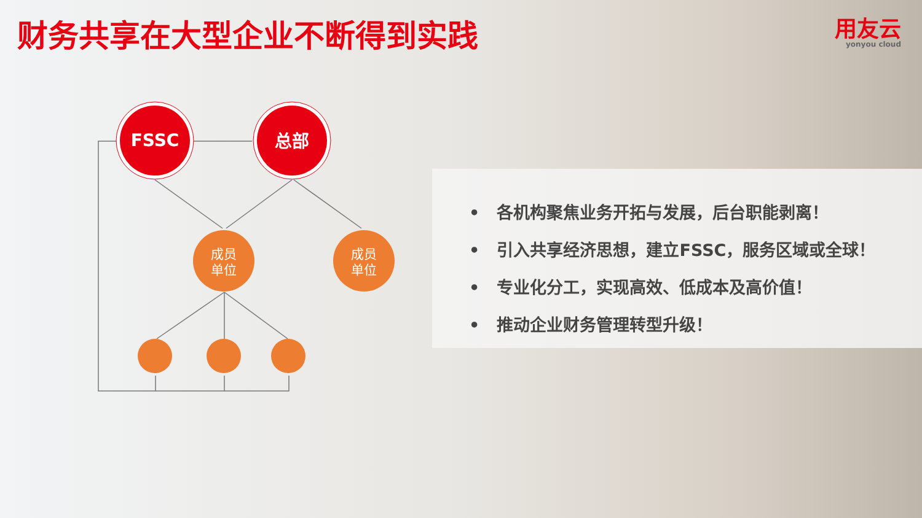财务共享在大型企业不断得到实践 用友云
yonyou cloud
FSSC
总部
成员
单位
成员
单位
• 各机构聚焦业务开拓与发展，后台职能剥离！
• 引入共享经济思想，建立FSSC，服务区域或全球！
• 专业化分工，实现高效、低成本及高价值！
• 推动企业财务管理转型升级！